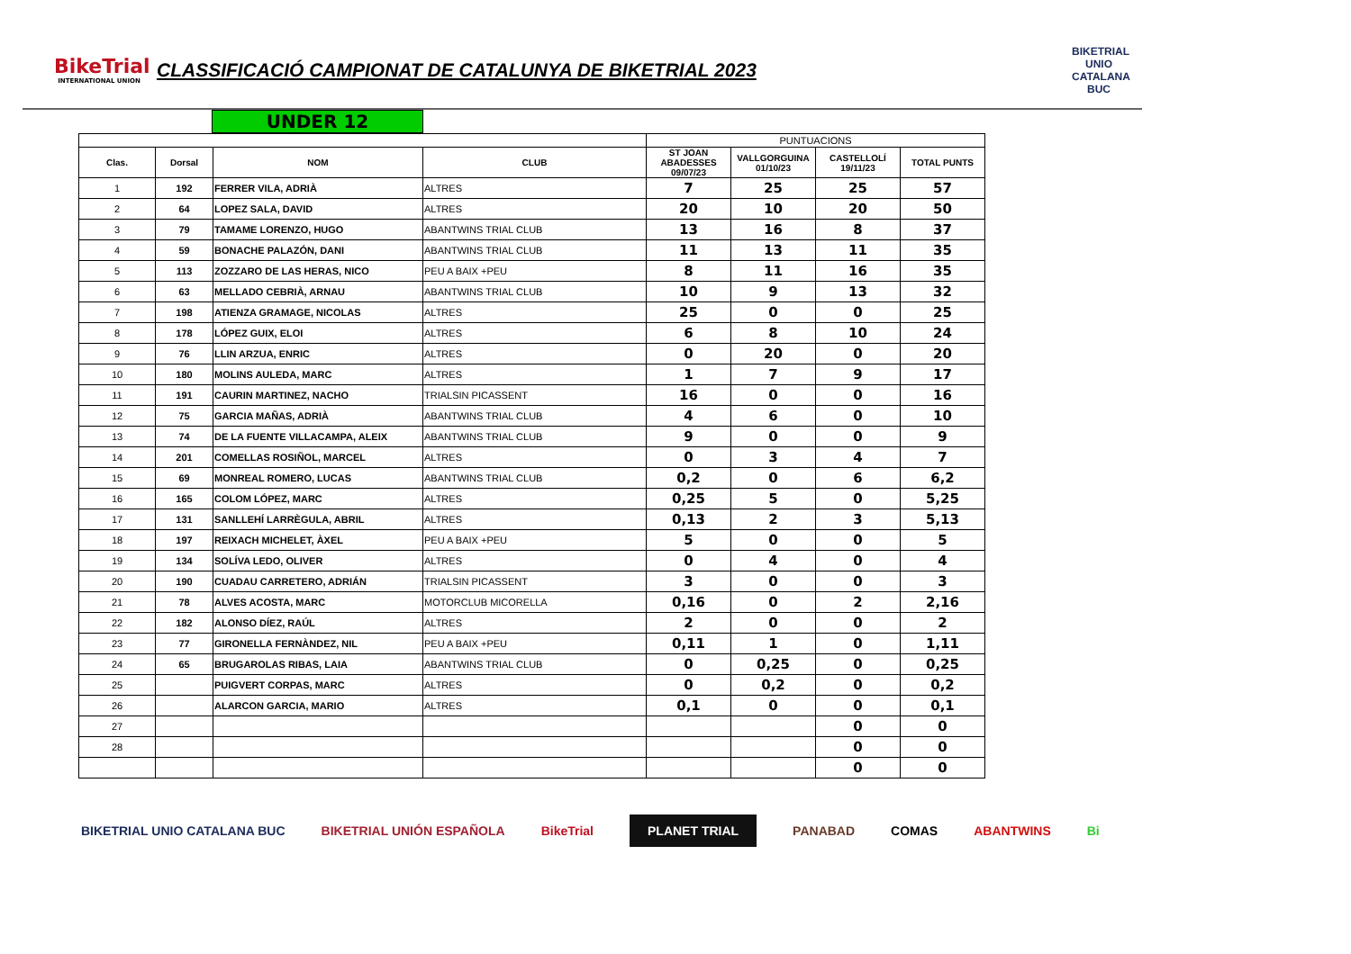BikeTrial
INTERNATIONAL UNION
CLASSIFICACIÓ CAMPIONAT DE CATALUNYA DE BIKETRIAL 2023
BIKETRIAL UNIO CATALANA BUC
UNDER 12
| | | | | PUNTUACIONS | | | |
| Clas. | Dorsal | NOM | CLUB | ST JOAN ABADESSES 09/07/23 | VALLGORGUINA 01/10/23 | CASTELLOLÍ 19/11/23 | TOTAL PUNTS |
| 1 | 192 | FERRER VILA, ADRIÀ | ALTRES | 7 | 25 | 25 | 57 |
| 2 | 64 | LOPEZ SALA, DAVID | ALTRES | 20 | 10 | 20 | 50 |
| 3 | 79 | TAMAME LORENZO, HUGO | ABANTWINS TRIAL CLUB | 13 | 16 | 8 | 37 |
| 4 | 59 | BONACHE PALAZÓN, DANI | ABANTWINS TRIAL CLUB | 11 | 13 | 11 | 35 |
| 5 | 113 | ZOZZARO DE LAS HERAS, NICO | PEU A BAIX +PEU | 8 | 11 | 16 | 35 |
| 6 | 63 | MELLADO CEBRIÀ, ARNAU | ABANTWINS TRIAL CLUB | 10 | 9 | 13 | 32 |
| 7 | 198 | ATIENZA GRAMAGE, NICOLAS | ALTRES | 25 | 0 | 0 | 25 |
| 8 | 178 | LÓPEZ GUIX, ELOI | ALTRES | 6 | 8 | 10 | 24 |
| 9 | 76 | LLIN ARZUA, ENRIC | ALTRES | 0 | 20 | 0 | 20 |
| 10 | 180 | MOLINS AULEDA, MARC | ALTRES | 1 | 7 | 9 | 17 |
| 11 | 191 | CAURIN MARTINEZ, NACHO | TRIALSIN PICASSENT | 16 | 0 | 0 | 16 |
| 12 | 75 | GARCIA MAÑAS, ADRIÀ | ABANTWINS TRIAL CLUB | 4 | 6 | 0 | 10 |
| 13 | 74 | DE LA FUENTE VILLACAMPA, ALEIX | ABANTWINS TRIAL CLUB | 9 | 0 | 0 | 9 |
| 14 | 201 | COMELLAS ROSIÑOL, MARCEL | ALTRES | 0 | 3 | 4 | 7 |
| 15 | 69 | MONREAL ROMERO, LUCAS | ABANTWINS TRIAL CLUB | 0,2 | 0 | 6 | 6,2 |
| 16 | 165 | COLOM LÓPEZ, MARC | ALTRES | 0,25 | 5 | 0 | 5,25 |
| 17 | 131 | SANLLEHÍ LARRÈGULA, ABRIL | ALTRES | 0,13 | 2 | 3 | 5,13 |
| 18 | 197 | REIXACH MICHELET, ÀXEL | PEU A BAIX +PEU | 5 | 0 | 0 | 5 |
| 19 | 134 | SOLÍVA LEDO, OLIVER | ALTRES | 0 | 4 | 0 | 4 |
| 20 | 190 | CUADAU CARRETERO, ADRIÁN | TRIALSIN PICASSENT | 3 | 0 | 0 | 3 |
| 21 | 78 | ALVES ACOSTA, MARC | MOTORCLUB MICORELLA | 0,16 | 0 | 2 | 2,16 |
| 22 | 182 | ALONSO DÍEZ, RAÚL | ALTRES | 2 | 0 | 0 | 2 |
| 23 | 77 | GIRONELLA FERNÀNDEZ, NIL | PEU A BAIX +PEU | 0,11 | 1 | 0 | 1,11 |
| 24 | 65 | BRUGAROLAS RIBAS, LAIA | ABANTWINS TRIAL CLUB | 0 | 0,25 | 0 | 0,25 |
| 25 | | PUIGVERT CORPAS, MARC | ALTRES | 0 | 0,2 | 0 | 0,2 |
| 26 | | ALARCON GARCIA, MARIO | ALTRES | 0,1 | 0 | 0 | 0,1 |
| 27 | | | | | | 0 | 0 |
| 28 | | | | | | 0 | 0 |
| | | | | | | 0 | 0 |
BIKETRIAL UNIO CATALANA BUC BIKETRIAL UNIÓN ESPAÑOLA BikeTrial PLANET TRIAL PANABAD COMAS ABANTWINS Bi